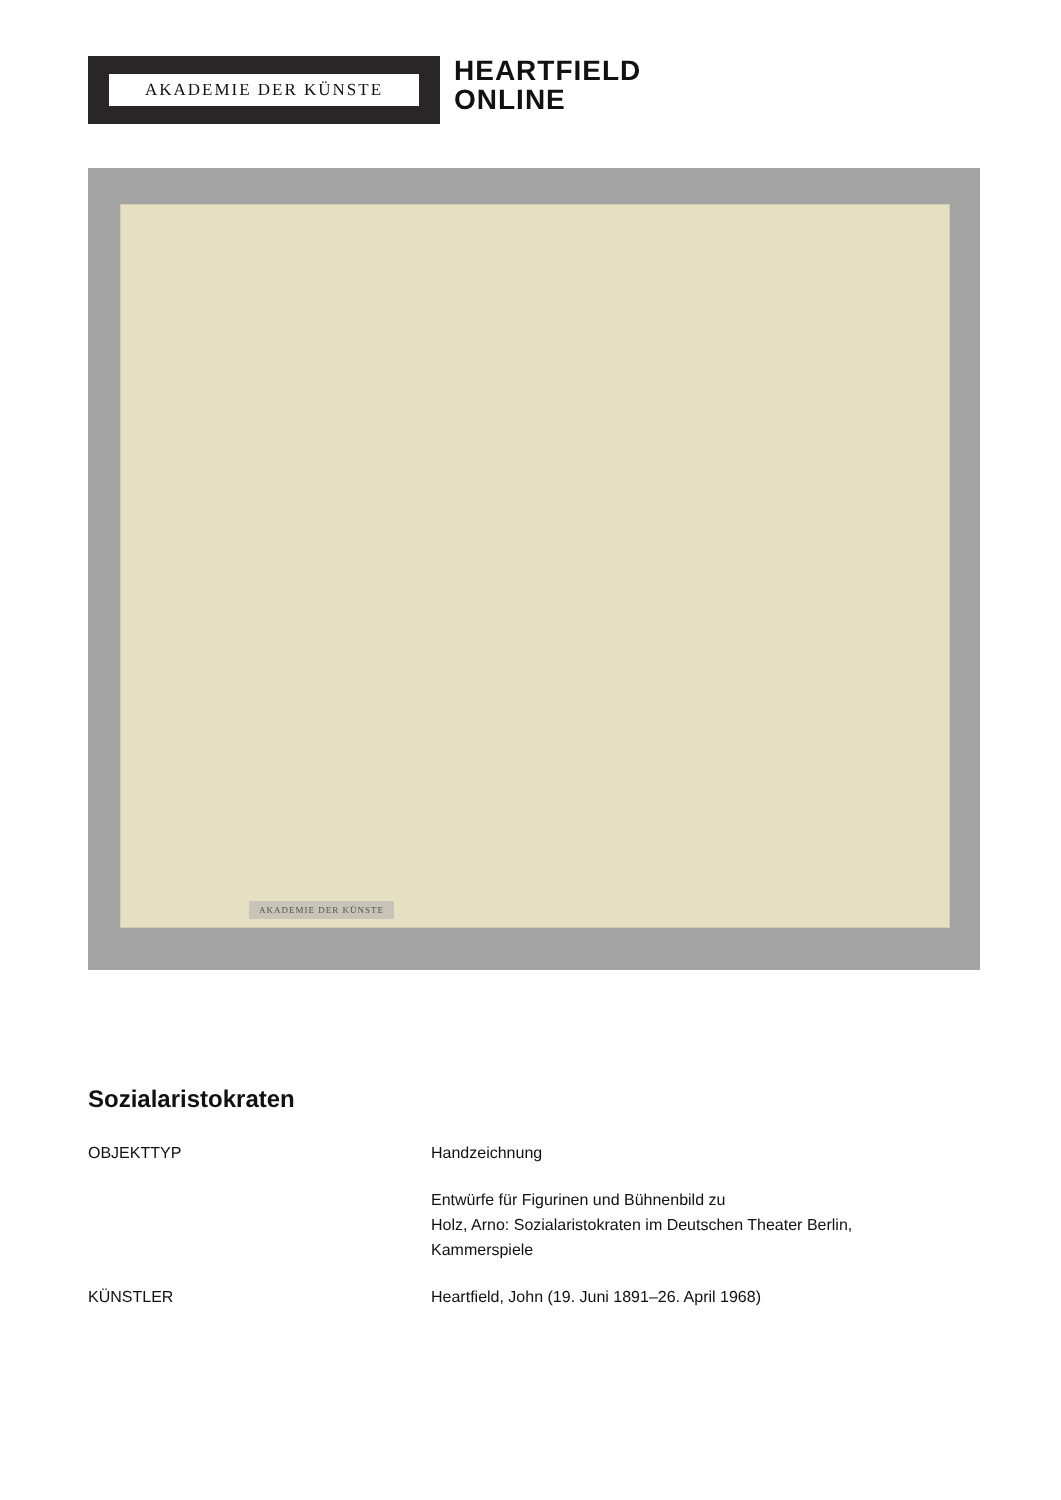AKADEMIE DER KÜNSTE
HEARTFIELD
ONLINE
AKADEMIE DER KÜNSTE
Sozialaristokraten
| OBJEKTTYP | Handzeichnung |
| | Entwürfe für Figurinen und Bühnenbild zu Holz, Arno: Sozialaristokraten im Deutschen Theater Berlin, Kammerspiele |
| KÜNSTLER | Heartfield, John (19. Juni 1891–26. April 1968) |